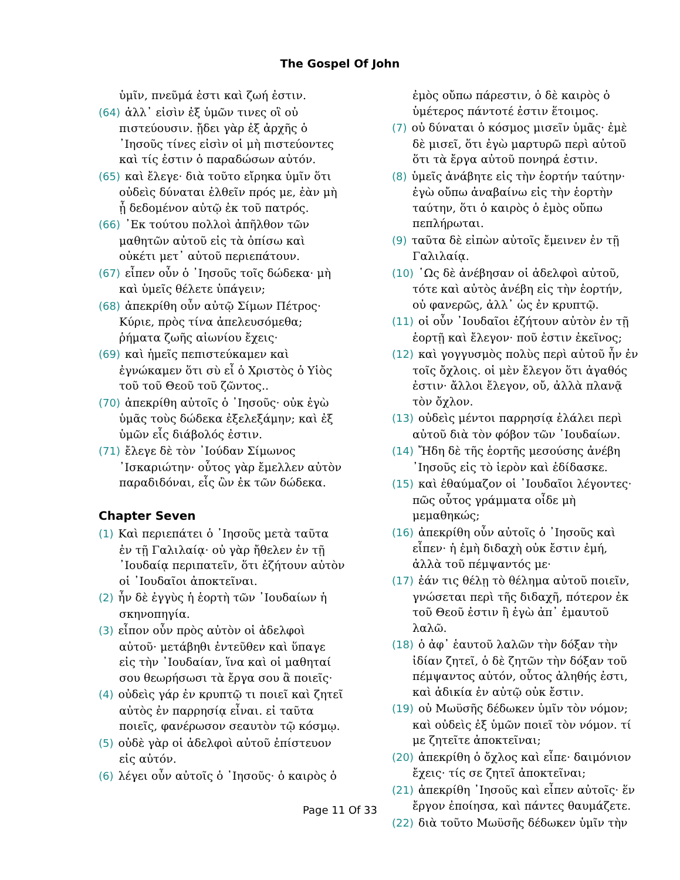The Gospel Of John
ὑμῖν, πνεῦμά ἐστι καὶ ζωή ἐστιν.
(64) ἀλλ᾽ εἰσὶν ἐξ ὑμῶν τινες οἳ οὐ πιστεύουσιν. ᾔδει γὰρ ἐξ ἀρχῆς ὁ ᾿Ιησοῦς τίνες εἰσὶν οἱ μὴ πιστεύοντες καὶ τίς ἐστιν ὁ παραδώσων αὐτόν.
(65) καὶ ἔλεγε· διὰ τοῦτο εἴρηκα ὑμῖν ὅτι οὐδεὶς δύναται ἐλθεῖν πρός με, ἐὰν μὴ ᾖ δεδομένον αὐτῷ ἐκ τοῦ πατρός.
(66) ᾿Εκ τούτου πολλοὶ ἀπῆλθον τῶν μαθητῶν αὐτοῦ εἰς τὰ ὀπίσω καὶ οὐκέτι μετ᾽ αὐτοῦ περιεπάτουν.
(67) εἶπεν οὖν ὁ ᾿Ιησοῦς τοῖς δώδεκα· μὴ καὶ ὑμεῖς θέλετε ὑπάγειν;
(68) ἀπεκρίθη οὖν αὐτῷ Σίμων Πέτρος· Κύριε, πρὸς τίνα ἀπελευσόμεθα; ῥήματα ζωῆς αἰωνίου ἔχεις·
(69) καὶ ἡμεῖς πεπιστεύκαμεν καὶ ἐγνώκαμεν ὅτι σὺ εἶ ὁ Χριστὸς ὁ Υἱὸς τοῦ τοῦ Θεοῦ τοῦ ζῶντος..
(70) ἀπεκρίθη αὐτοῖς ὁ ᾿Ιησοῦς· οὐκ ἐγὼ ὑμᾶς τοὺς δώδεκα ἐξελεξάμην; καὶ ἐξ ὑμῶν εἷς διάβολός ἐστιν.
(71) ἔλεγε δὲ τὸν ᾿Ιούδαν Σίμωνος ᾿Ισκαριώτην· οὗτος γὰρ ἔμελλεν αὐτὸν παραδιδόναι, εἷς ὢν ἐκ τῶν δώδεκα.
Chapter Seven
(1) Καὶ περιεπάτει ὁ ᾿Ιησοῦς μετὰ ταῦτα ἐν τῇ Γαλιλαίᾳ· οὐ γὰρ ἤθελεν ἐν τῇ ᾿Ιουδαίᾳ περιπατεῖν, ὅτι ἐζήτουν αὐτὸν οἱ ᾿Ιουδαῖοι ἀποκτεῖναι.
(2) ἦν δὲ ἐγγὺς ἡ ἑορτὴ τῶν ᾿Ιουδαίων ἡ σκηνοπηγία.
(3) εἶπον οὖν πρὸς αὐτὸν οἱ ἀδελφοὶ αὐτοῦ· μετάβηθι ἐντεῦθεν καὶ ὕπαγε εἰς τὴν ᾿Ιουδαίαν, ἵνα καὶ οἱ μαθηταί σου θεωρήσωσι τὰ ἔργα σου ἃ ποιεῖς·
(4) οὐδεὶς γάρ ἐν κρυπτῷ τι ποιεῖ καὶ ζητεῖ αὐτὸς ἐν παρρησίᾳ εἶναι. εἰ ταῦτα ποιεῖς, φανέρωσον σεαυτὸν τῷ κόσμῳ.
(5) οὐδὲ γὰρ οἱ ἀδελφοὶ αὐτοῦ ἐπίστευον εἰς αὐτόν.
(6) λέγει οὖν αὐτοῖς ὁ ᾿Ιησοῦς· ὁ καιρὸς ὁ
ἐμὸς οὔπω πάρεστιν, ὁ δὲ καιρὸς ὁ ὑμέτερος πάντοτέ ἐστιν ἕτοιμος.
(7) οὐ δύναται ὁ κόσμος μισεῖν ὑμᾶς· ἐμὲ δὲ μισεῖ, ὅτι ἐγὼ μαρτυρῶ περὶ αὐτοῦ ὅτι τὰ ἔργα αὐτοῦ πονηρά ἐστιν.
(8) ὑμεῖς ἀνάβητε εἰς τὴν ἑορτήν ταύτην· ἐγὼ οὔπω ἀναβαίνω εἰς τὴν ἑορτὴν ταύτην, ὅτι ὁ καιρὸς ὁ ἐμὸς οὔπω πεπλήρωται.
(9) ταῦτα δὲ εἰπὼν αὐτοῖς ἔμεινεν ἐν τῇ Γαλιλαίᾳ.
(10) ῾Ως δὲ ἀνέβησαν οἱ ἀδελφοὶ αὐτοῦ, τότε καὶ αὐτὸς ἀνέβη εἰς τὴν ἑορτήν, οὐ φανερῶς, ἀλλ᾽ ὡς ἐν κρυπτῷ.
(11) οἱ οὖν ᾿Ιουδαῖοι ἐζήτουν αὐτὸν ἐν τῇ ἑορτῇ καὶ ἔλεγον· ποῦ ἐστιν ἐκεῖνος;
(12) καὶ γογγυσμὸς πολὺς περὶ αὐτοῦ ἦν ἐν τοῖς ὄχλοις. οἱ μὲν ἔλεγον ὅτι ἀγαθός ἐστιν· ἄλλοι ἔλεγον, οὔ, ἀλλὰ πλανᾷ τὸν ὄχλον.
(13) οὐδεὶς μέντοι παρρησίᾳ ἐλάλει περὶ αὐτοῦ διὰ τὸν φόβον τῶν ᾿Ιουδαίων.
(14) Ἤδη δὲ τῆς ἑορτῆς μεσούσης ἀνέβη ᾿Ιησοῦς εἰς τὸ ἱερὸν καὶ ἐδίδασκε.
(15) καὶ ἐθαύμαζον οἱ ᾿Ιουδαῖοι λέγοντες· πῶς οὗτος γράμματα οἶδε μὴ μεμαθηκώς;
(16) ἀπεκρίθη οὖν αὐτοῖς ὁ ᾿Ιησοῦς καὶ εἶπεν· ἡ ἐμὴ διδαχὴ οὐκ ἔστιν ἐμή, ἀλλὰ τοῦ πέμψαντός με·
(17) ἐάν τις θέλῃ τὸ θέλημα αὐτοῦ ποιεῖν, γνώσεται περὶ τῆς διδαχῆ, πότερον ἐκ τοῦ Θεοῦ ἐστιν ἢ ἐγὼ ἀπ᾽ ἐμαυτοῦ λαλῶ.
(18) ὁ ἀφ᾽ ἑαυτοῦ λαλῶν τὴν δόξαν τὴν ἰδίαν ζητεῖ, ὁ δὲ ζητῶν τὴν δόξαν τοῦ πέμψαντος αὐτόν, οὗτος ἀληθής ἐστι, καὶ ἀδικία ἐν αὐτῷ οὐκ ἔστιν.
(19) οὐ Μωϋσῆς δέδωκεν ὑμῖν τὸν νόμον; καὶ οὐδεὶς ἐξ ὑμῶν ποιεῖ τὸν νόμον. τί με ζητεῖτε ἀποκτεῖναι;
(20) ἀπεκρίθη ὁ ὄχλος καὶ εἶπε· δαιμόνιον ἔχεις· τίς σε ζητεῖ ἀποκτεῖναι;
(21) ἀπεκρίθη ᾿Ιησοῦς καὶ εἶπεν αὐτοῖς· ἕν ἔργον ἐποίησα, καὶ πάντες θαυμάζετε.
(22) διὰ τοῦτο Μωϋσῆς δέδωκεν ὑμῖν τὴν
Page 11 Of 33